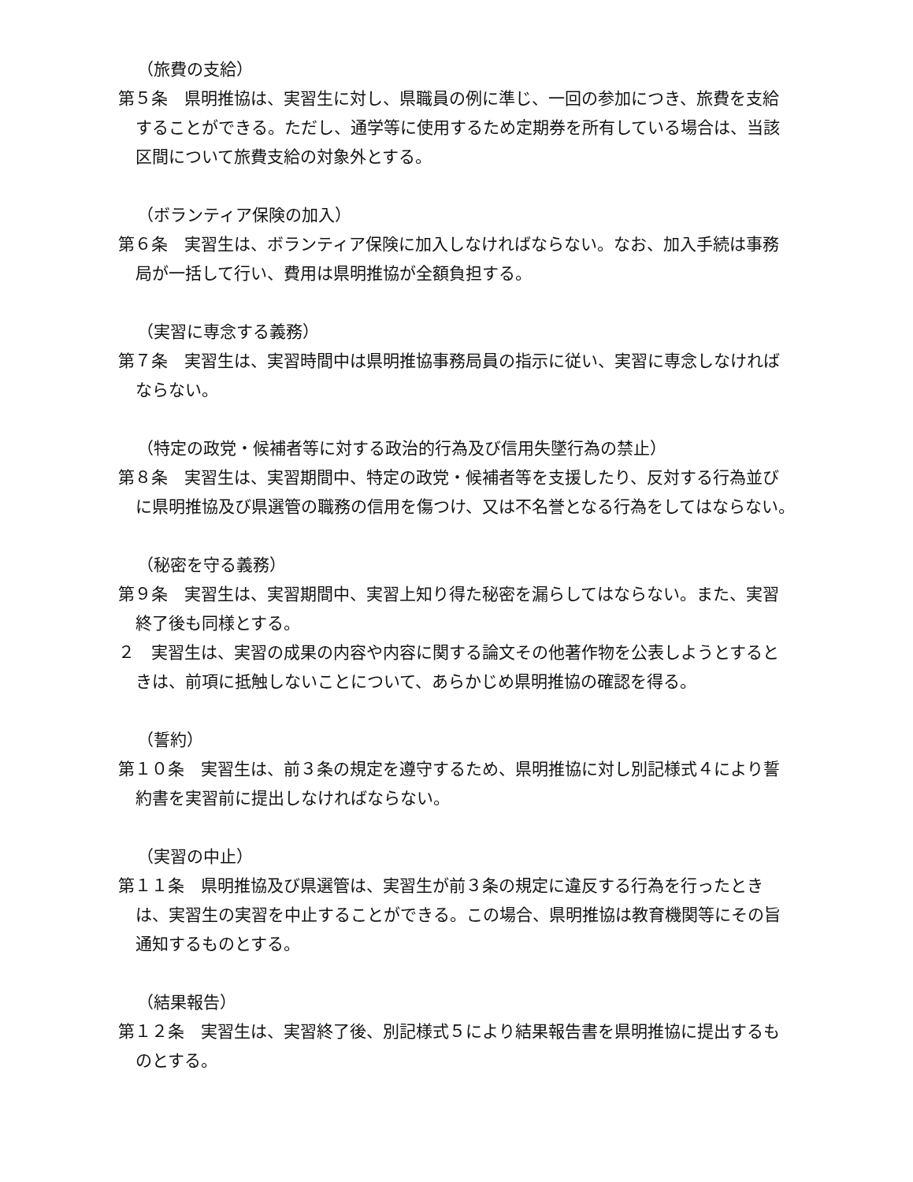（旅費の支給）
第５条　県明推協は、実習生に対し、県職員の例に準じ、一回の参加につき、旅費を支給することができる。ただし、通学等に使用するため定期券を所有している場合は、当該区間について旅費支給の対象外とする。
（ボランティア保険の加入）
第６条　実習生は、ボランティア保険に加入しなければならない。なお、加入手続は事務局が一括して行い、費用は県明推協が全額負担する。
（実習に専念する義務）
第７条　実習生は、実習時間中は県明推協事務局員の指示に従い、実習に専念しなければならない。
（特定の政党・候補者等に対する政治的行為及び信用失墜行為の禁止）
第８条　実習生は、実習期間中、特定の政党・候補者等を支援したり、反対する行為並びに県明推協及び県選管の職務の信用を傷つけ、又は不名誉となる行為をしてはならない。
（秘密を守る義務）
第９条　実習生は、実習期間中、実習上知り得た秘密を漏らしてはならない。また、実習終了後も同様とする。
２　実習生は、実習の成果の内容や内容に関する論文その他著作物を公表しようとするときは、前項に抵触しないことについて、あらかじめ県明推協の確認を得る。
（誓約）
第１０条　実習生は、前３条の規定を遵守するため、県明推協に対し別記様式４により誓約書を実習前に提出しなければならない。
（実習の中止）
第１１条　県明推協及び県選管は、実習生が前３条の規定に違反する行為を行ったときは、実習生の実習を中止することができる。この場合、県明推協は教育機関等にその旨通知するものとする。
（結果報告）
第１２条　実習生は、実習終了後、別記様式５により結果報告書を県明推協に提出するものとする。